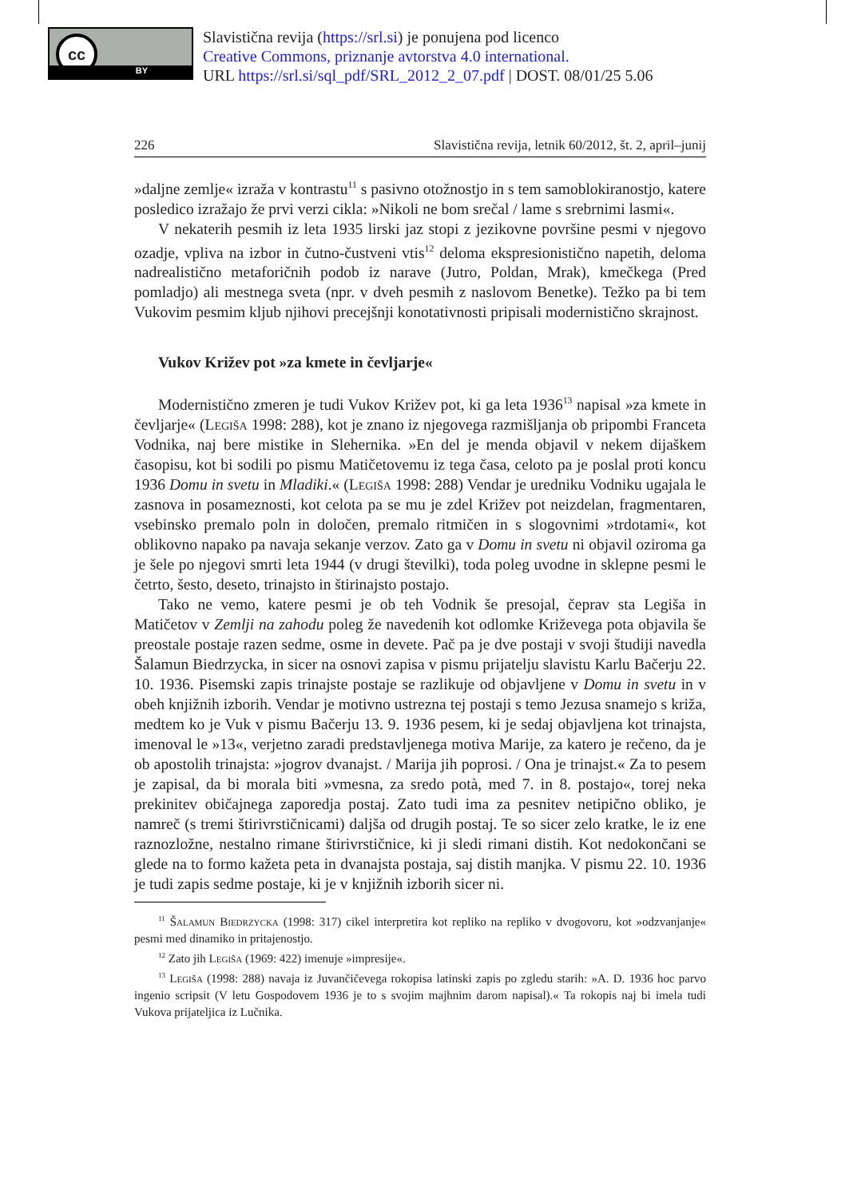cc
BY
Slavistična revija (https://srl.si) je ponujena pod licenco
Creative Commons, priznanje avtorstva 4.0 international.
URL https://srl.si/sql_pdf/SRL_2012_2_07.pdf | DOST. 08/01/25 5.06
226 Slavistična revija, letnik 60/2012, št. 2, april–junij
»daljne zemlje« izraža v kontrastu<sup>11</sup> s pasivno otožnostjo in s tem samoblokiranostjo, katere posledico izražajo že prvi verzi cikla: »Nikoli ne bom srečal / lame s srebrnimi lasmi«.
V nekaterih pesmih iz leta 1935 lirski jaz stopi z jezikovne površine pesmi v njegovo ozadje, vpliva na izbor in čutno-čustveni vtis<sup>12</sup> deloma ekspresionistično napetih, deloma nadrealistično metaforičnih podob iz narave (Jutro, Poldan, Mrak), kmečkega (Pred pomladjo) ali mestnega sveta (npr. v dveh pesmih z naslovom Benetke). Težko pa bi tem Vukovim pesmim kljub njihovi precejšnji konotativnosti pripisali modernistično skrajnost.
Vukov Križev pot »za kmete in čevljarje«
Modernistično zmeren je tudi Vukov Križev pot, ki ga leta 1936<sup>13</sup> napisal »za kmete in čevljarje« (Legiša 1998: 288), kot je znano iz njegovega razmišljanja ob pripombi Franceta Vodnika, naj bere mistike in Slehernika. »En del je menda objavil v nekem dijaškem časopisu, kot bi sodili po pismu Matičetovemu iz tega časa, celoto pa je poslal proti koncu 1936 Domu in svetu in Mladiki.« (Legiša 1998: 288) Vendar je uredniku Vodniku ugajala le zasnova in posameznosti, kot celota pa se mu je zdel Križev pot neizdelan, fragmentaren, vsebinsko premalo poln in določen, premalo ritmičen in s slogovnimi »trdotami«, kot oblikovno napako pa navaja sekanje verzov. Zato ga v Domu in svetu ni objavil oziroma ga je šele po njegovi smrti leta 1944 (v drugi številki), toda poleg uvodne in sklepne pesmi le četrto, šesto, deseto, trinajsto in štirinajsto postajo.
Tako ne vemo, katere pesmi je ob teh Vodnik še presojal, čeprav sta Legiša in Matičetov v Zemlji na zahodu poleg že navedenih kot odlomke Križevega pota objavila še preostale postaje razen sedme, osme in devete. Pač pa je dve postaji v svoji študiji navedla Šalamun Biedrzycka, in sicer na osnovi zapisa v pismu prijatelju slavistu Karlu Bačerju 22. 10. 1936. Pisemski zapis trinajste postaje se razlikuje od objavljene v Domu in svetu in v obeh knjižnih izborih. Vendar je motivno ustrezna tej postaji s temo Jezusa snamejo s križa, medtem ko je Vuk v pismu Bačerju 13. 9. 1936 pesem, ki je sedaj objavljena kot trinajsta, imenoval le »13«, verjetno zaradi predstavljenega motiva Marije, za katero je rečeno, da je ob apostolih trinajsta: »jogrov dvanajst. / Marija jih poprosi. / Ona je trinajst.« Za to pesem je zapisal, da bi morala biti »vmesna, za sredo potà, med 7. in 8. postajo«, torej neka prekinitev običajnega zaporedja postaj. Zato tudi ima za pesnitev netipično obliko, je namreč (s tremi štirivrstičnicami) daljša od drugih postaj. Te so sicer zelo kratke, le iz ene raznozložne, nestalno rimane štirivrstičnice, ki ji sledi rimani distih. Kot nedokončani se glede na to formo kažeta peta in dvanajsta postaja, saj distih manjka. V pismu 22. 10. 1936 je tudi zapis sedme postaje, ki je v knjižnih izborih sicer ni.
<sup>11</sup> Šalamun Biedrzycka (1998: 317) cikel interpretira kot repliko na repliko v dvogovoru, kot »odzvanjanje« pesmi med dinamiko in pritajenostjo.
<sup>12</sup> Zato jih Legiša (1969: 422) imenuje »impresije«.
<sup>13</sup> Legiša (1998: 288) navaja iz Juvančičevega rokopisa latinski zapis po zgledu starih: »A. D. 1936 hoc parvo ingenio scripsit (V letu Gospodovem 1936 je to s svojim majhnim darom napisal).« Ta rokopis naj bi imela tudi Vukova prijateljica iz Lučnika.